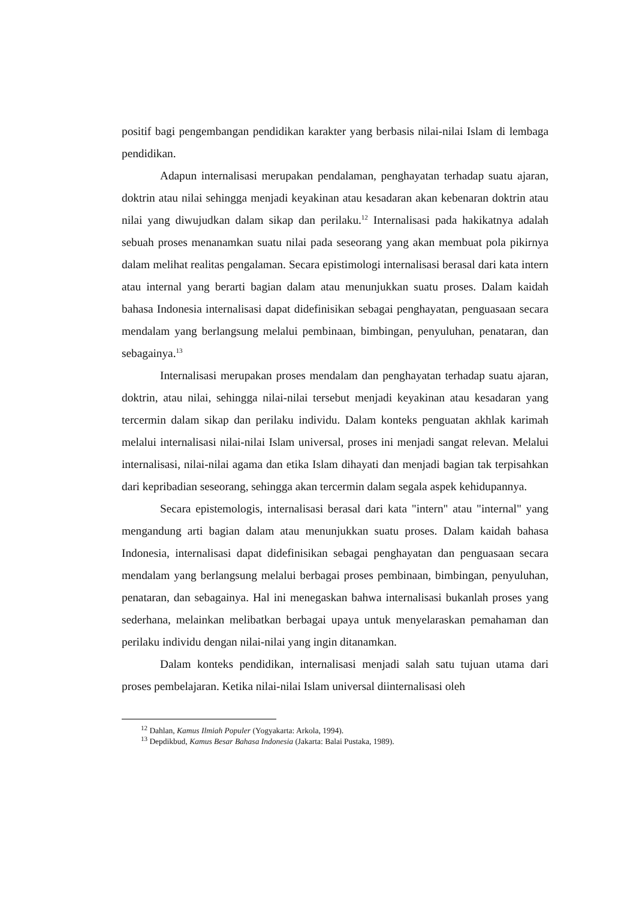positif bagi pengembangan pendidikan karakter yang berbasis nilai-nilai Islam di lembaga pendidikan.
Adapun internalisasi merupakan pendalaman, penghayatan terhadap suatu ajaran, doktrin atau nilai sehingga menjadi keyakinan atau kesadaran akan kebenaran doktrin atau nilai yang diwujudkan dalam sikap dan perilaku.<sup>12</sup> Internalisasi pada hakikatnya adalah sebuah proses menanamkan suatu nilai pada seseorang yang akan membuat pola pikirnya dalam melihat realitas pengalaman. Secara epistimologi internalisasi berasal dari kata intern atau internal yang berarti bagian dalam atau menunjukkan suatu proses. Dalam kaidah bahasa Indonesia internalisasi dapat didefinisikan sebagai penghayatan, penguasaan secara mendalam yang berlangsung melalui pembinaan, bimbingan, penyuluhan, penataran, dan sebagainya.<sup>13</sup>
Internalisasi merupakan proses mendalam dan penghayatan terhadap suatu ajaran, doktrin, atau nilai, sehingga nilai-nilai tersebut menjadi keyakinan atau kesadaran yang tercermin dalam sikap dan perilaku individu. Dalam konteks penguatan akhlak karimah melalui internalisasi nilai-nilai Islam universal, proses ini menjadi sangat relevan. Melalui internalisasi, nilai-nilai agama dan etika Islam dihayati dan menjadi bagian tak terpisahkan dari kepribadian seseorang, sehingga akan tercermin dalam segala aspek kehidupannya.
Secara epistemologis, internalisasi berasal dari kata "intern" atau "internal" yang mengandung arti bagian dalam atau menunjukkan suatu proses. Dalam kaidah bahasa Indonesia, internalisasi dapat didefinisikan sebagai penghayatan dan penguasaan secara mendalam yang berlangsung melalui berbagai proses pembinaan, bimbingan, penyuluhan, penataran, dan sebagainya. Hal ini menegaskan bahwa internalisasi bukanlah proses yang sederhana, melainkan melibatkan berbagai upaya untuk menyelaraskan pemahaman dan perilaku individu dengan nilai-nilai yang ingin ditanamkan.
Dalam konteks pendidikan, internalisasi menjadi salah satu tujuan utama dari proses pembelajaran. Ketika nilai-nilai Islam universal diinternalisasi oleh
<sup>12</sup> Dahlan, Kamus Ilmiah Populer (Yogyakarta: Arkola, 1994).
<sup>13</sup> Depdikbud, Kamus Besar Bahasa Indonesia (Jakarta: Balai Pustaka, 1989).